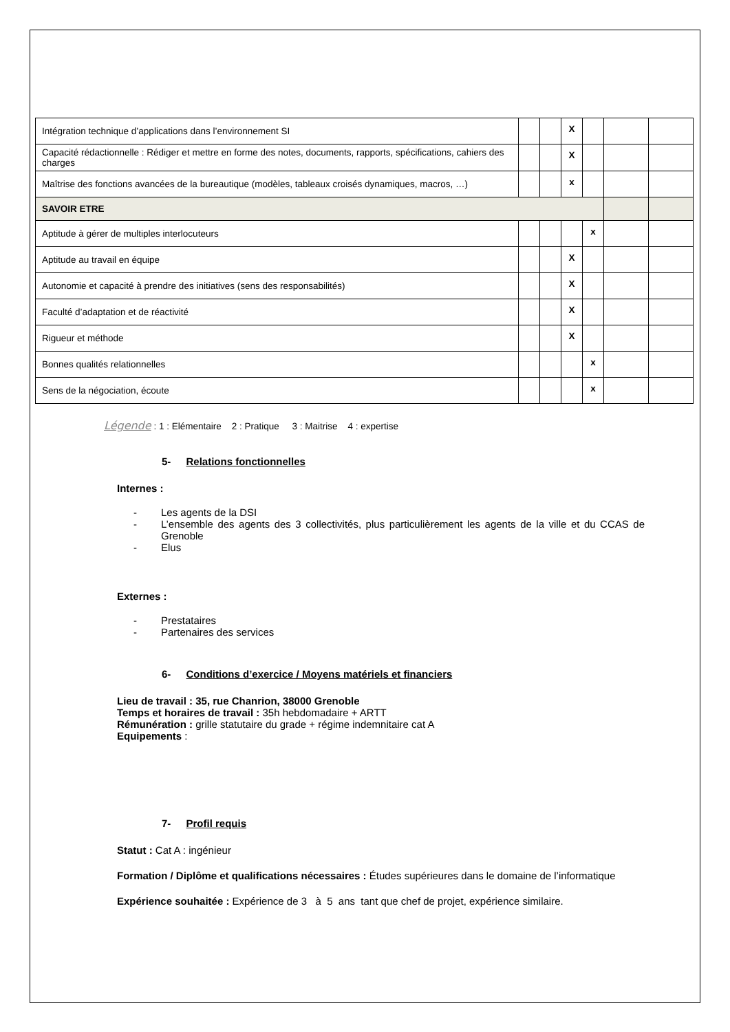| Intégration technique d’applications dans l’environnement SI | | | X | | | |
| Capacité rédactionnelle : Rédiger et mettre en forme des notes, documents, rapports, spécifications, cahiers des charges | | | X | | | |
| Maîtrise des fonctions avancées de la bureautique (modèles, tableaux croisés dynamiques, macros, …) | | | x | | | |
| SAVOIR ETRE | | | | | | |
| Aptitude à gérer de multiples interlocuteurs | | | | x | | |
| Aptitude au travail en équipe | | | X | | | |
| Autonomie et capacité à prendre des initiatives (sens des responsabilités) | | | X | | | |
| Faculté d’adaptation et de réactivité | | | X | | | |
| Rigueur et méthode | | | X | | | |
| Bonnes qualités relationnelles | | | | x | | |
| Sens de la négociation, écoute | | | | x | | |
Légende : 1 : Elémentaire 2 : Pratique 3 : Maitrise 4 : expertise
5- Relations fonctionnelles
Internes :
- Les agents de la DSI
- L’ensemble des agents des 3 collectivités, plus particulièrement les agents de la ville et du CCAS de Grenoble
- Elus
Externes :
- Prestataires
- Partenaires des services
6- Conditions d’exercice / Moyens matériels et financiers
Lieu de travail : 35, rue Chanrion, 38000 Grenoble
Temps et horaires de travail : 35h hebdomadaire + ARTT
Rémunération : grille statutaire du grade + régime indemnitaire cat A
Equipements :
7- Profil requis
Statut : Cat A : ingénieur
Formation / Diplôme et qualifications nécessaires : Études supérieures dans le domaine de l’informatique
Expérience souhaitée : Expérience de 3 à 5 ans tant que chef de projet, expérience similaire.